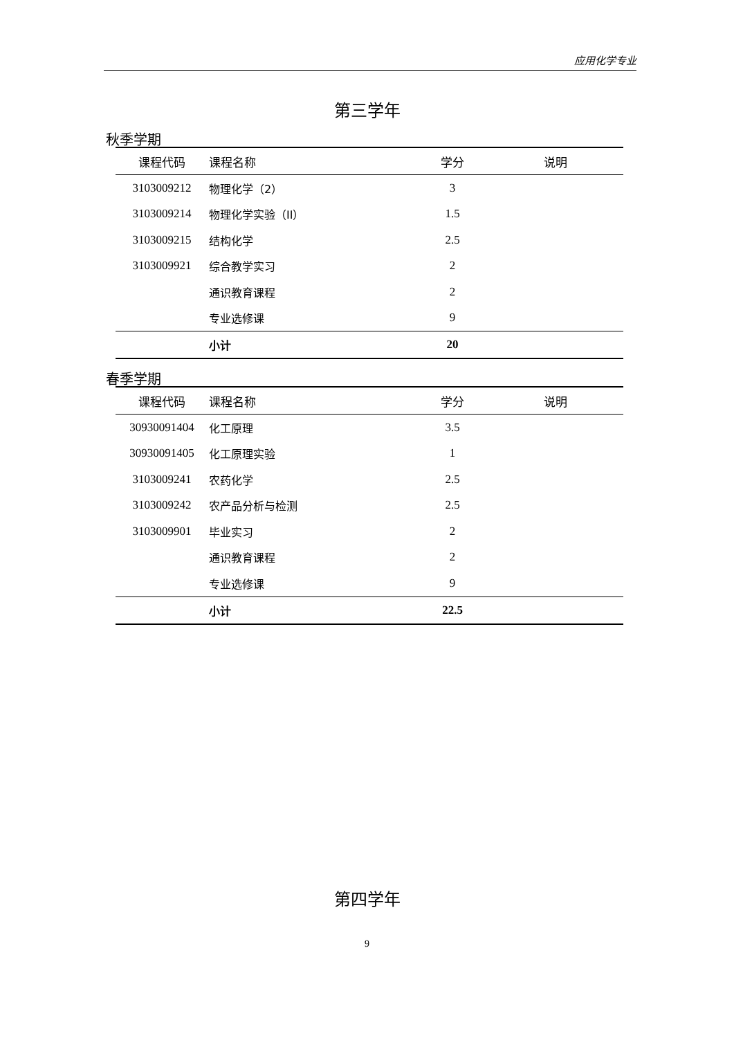应用化学专业
第三学年
秋季学期
| 课程代码 | 课程名称 | 学分 | 说明 |
| --- | --- | --- | --- |
| 3103009212 | 物理化学（2） | 3 | |
| 3103009214 | 物理化学实验（II） | 1.5 | |
| 3103009215 | 结构化学 | 2.5 | |
| 3103009921 | 综合教学实习 | 2 | |
| | 通识教育课程 | 2 | |
| | 专业选修课 | 9 | |
| | 小计 | 20 | |
春季学期
| 课程代码 | 课程名称 | 学分 | 说明 |
| --- | --- | --- | --- |
| 30930091404 | 化工原理 | 3.5 | |
| 30930091405 | 化工原理实验 | 1 | |
| 3103009241 | 农药化学 | 2.5 | |
| 3103009242 | 农产品分析与检测 | 2.5 | |
| 3103009901 | 毕业实习 | 2 | |
| | 通识教育课程 | 2 | |
| | 专业选修课 | 9 | |
| | 小计 | 22.5 | |
第四学年
9